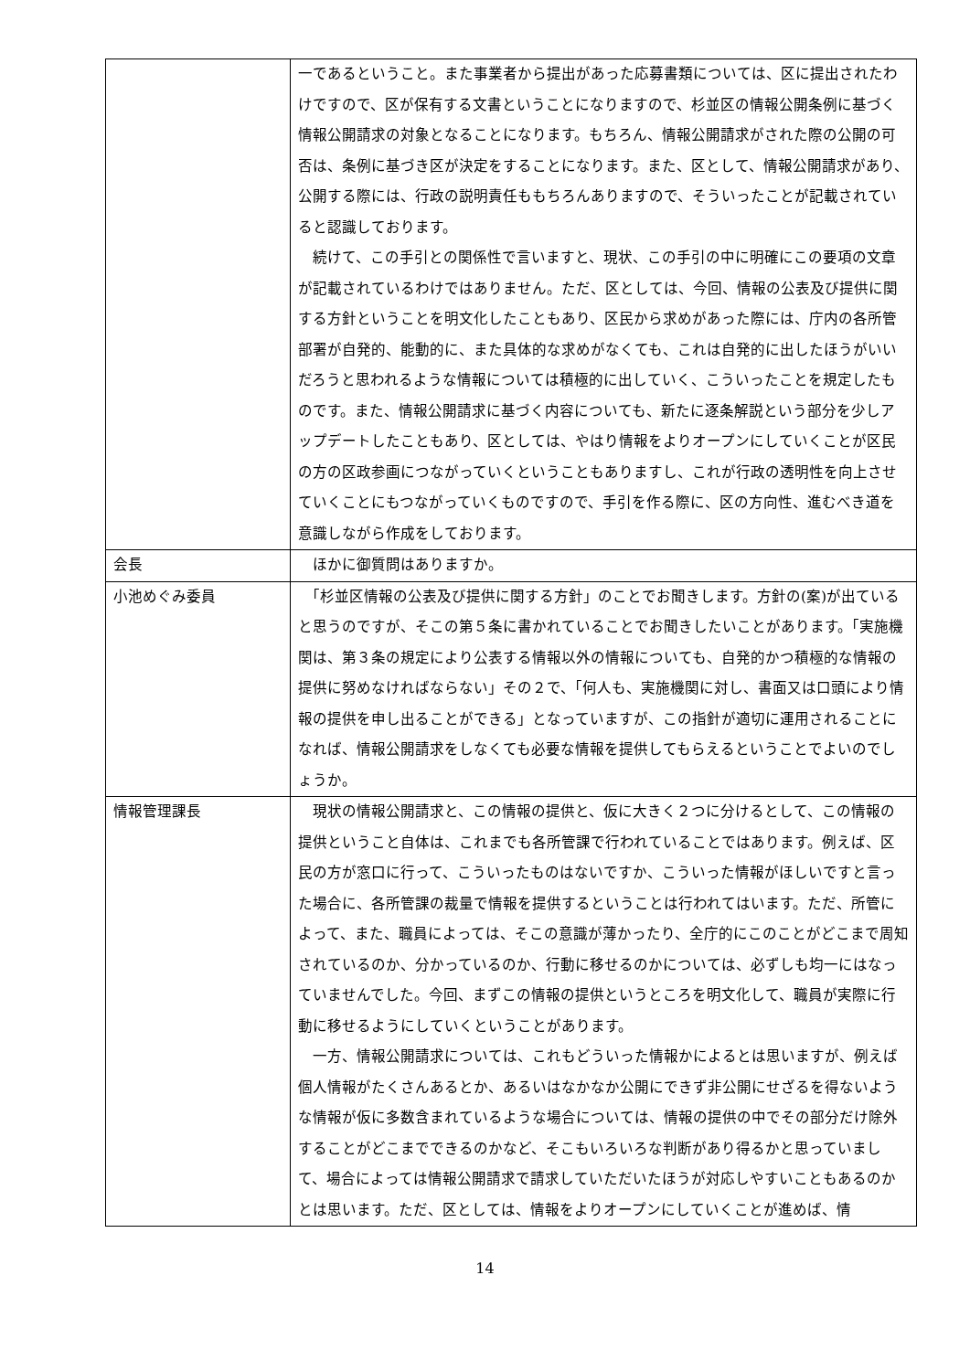| | 一であるということ。また事業者から提出があった応募書類については、区に提出されたわけですので、区が保有する文書ということになりますので、杉並区の情報公開条例に基づく情報公開請求の対象となることになります。もちろん、情報公開請求がされた際の公開の可否は、条例に基づき区が決定をすることになります。また、区として、情報公開請求があり、公開する際には、行政の説明責任ももちろんありますので、そういったことが記載されていると認識しております。 続けて、この手引との関係性で言いますと、現状、この手引の中に明確にこの要項の文章が記載されているわけではありません。ただ、区としては、今回、情報の公表及び提供に関する方針ということを明文化したこともあり、区民から求めがあった際には、庁内の各所管部署が自発的、能動的に、また具体的な求めがなくても、これは自発的に出したほうがいいだろうと思われるような情報については積極的に出していく、こういったことを規定したものです。また、情報公開請求に基づく内容についても、新たに逐条解説という部分を少しアップデートしたこともあり、区としては、やはり情報をよりオープンにしていくことが区民の方の区政参画につながっていくということもありますし、これが行政の透明性を向上させていくことにもつながっていくものですので、手引を作る際に、区の方向性、進むべき道を意識しながら作成をしております。 |
| 会長 | ほかに御質問はありますか。 |
| 小池めぐみ委員 | 「杉並区情報の公表及び提供に関する方針」のことでお聞きします。方針の(案)が出ていると思うのですが、そこの第５条に書かれていることでお聞きしたいことがあります。「実施機関は、第３条の規定により公表する情報以外の情報についても、自発的かつ積極的な情報の提供に努めなければならない」その２で、「何人も、実施機関に対し、書面又は口頭により情報の提供を申し出ることができる」となっていますが、この指針が適切に運用されることになれば、情報公開請求をしなくても必要な情報を提供してもらえるということでよいのでしょうか。 |
| 情報管理課長 | 現状の情報公開請求と、この情報の提供と、仮に大きく２つに分けるとして、この情報の提供ということ自体は、これまでも各所管課で行われていることではあります。例えば、区民の方が窓口に行って、こういったものはないですか、こういった情報がほしいですと言った場合に、各所管課の裁量で情報を提供するということは行われてはいます。ただ、所管によって、また、職員によっては、そこの意識が薄かったり、全庁的にこのことがどこまで周知されているのか、分かっているのか、行動に移せるのかについては、必ずしも均一にはなっていませんでした。今回、まずこの情報の提供というところを明文化して、職員が実際に行動に移せるようにしていくということがあります。 一方、情報公開請求については、これもどういった情報かによるとは思いますが、例えば個人情報がたくさんあるとか、あるいはなかなか公開にできず非公開にせざるを得ないような情報が仮に多数含まれているような場合については、情報の提供の中でその部分だけ除外することがどこまでできるのかなど、そこもいろいろな判断があり得るかと思っていまして、場合によっては情報公開請求で請求していただいたほうが対応しやすいこともあるのかとは思います。ただ、区としては、情報をよりオープンにしていくことが進めば、情 |
14